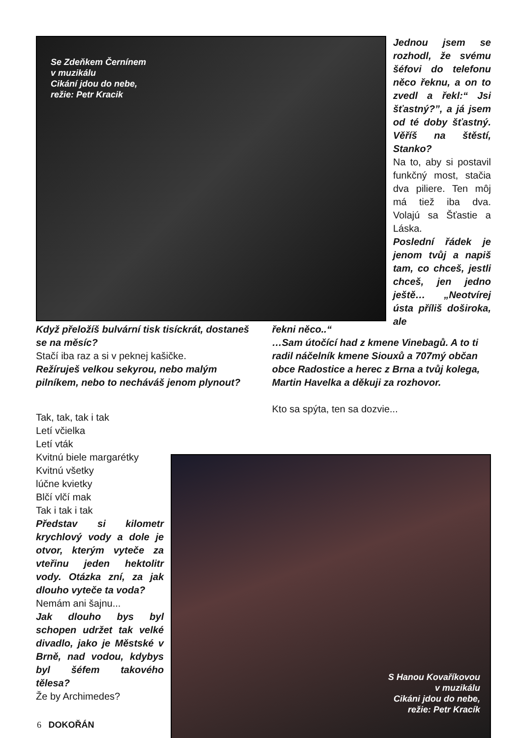Se Zdeňkem Černínem
v muzikálu
Cikání jdou do nebe,
režie: Petr Kracik
Jednou jsem se rozhodl, že svému šéfovi do telefonu něco řeknu, a on to zvedl a řekl:“ Jsi šťastný?”, a já jsem od té doby šťastný. Věříš na štěstí, Stanko?
Na to, aby si postavil funkčný most, stačia dva piliere. Ten môj má tiež iba dva. Volajú sa Šťastie a Láska.
Poslední řádek je jenom tvůj a napiš tam, co chceš, jestli chceš, jen jedno ještě… „Neotvírej ústa příliš doširoka, ale
Když přeložíš bulvární tisk tisíckrát, dostaneš se na měsíc?
Stačí iba raz a si v peknej kašičke.
Režíruješ velkou sekyrou, nebo malým pilníkem, nebo to necháváš jenom plynout?
řekni něco..“
…Sam útočící had z kmene Vinebagů. A to ti radil náčelník kmene Siouxů a 707mý občan obce Radostice a herec z Brna a tvůj kolega, Martin Havelka a děkuji za rozhovor.
Kto sa spýta, ten sa dozvie...
Tak, tak, tak i tak
Letí včielka
Letí vták
Kvitnú biele margarétky
Kvitnú všetky
lúčne kvietky
Blčí vlčí mak
Tak i tak i tak
Představ si kilometr krychlový vody a dole je otvor, kterým vyteče za vteřinu jeden hektolitr vody. Otázka zní, za jak dlouho vyteče ta voda?
Nemám ani šajnu...
Jak dlouho bys byl schopen udržet tak velké divadlo, jako je Městské v Brně, nad vodou, kdybys byl šéfem takového tělesa?
Že by Archimedes?
S Hanou Kovaříkovou
v muzikálu
Cikáni jdou do nebe,
režie: Petr Kracík
6 DOKOŘÁN